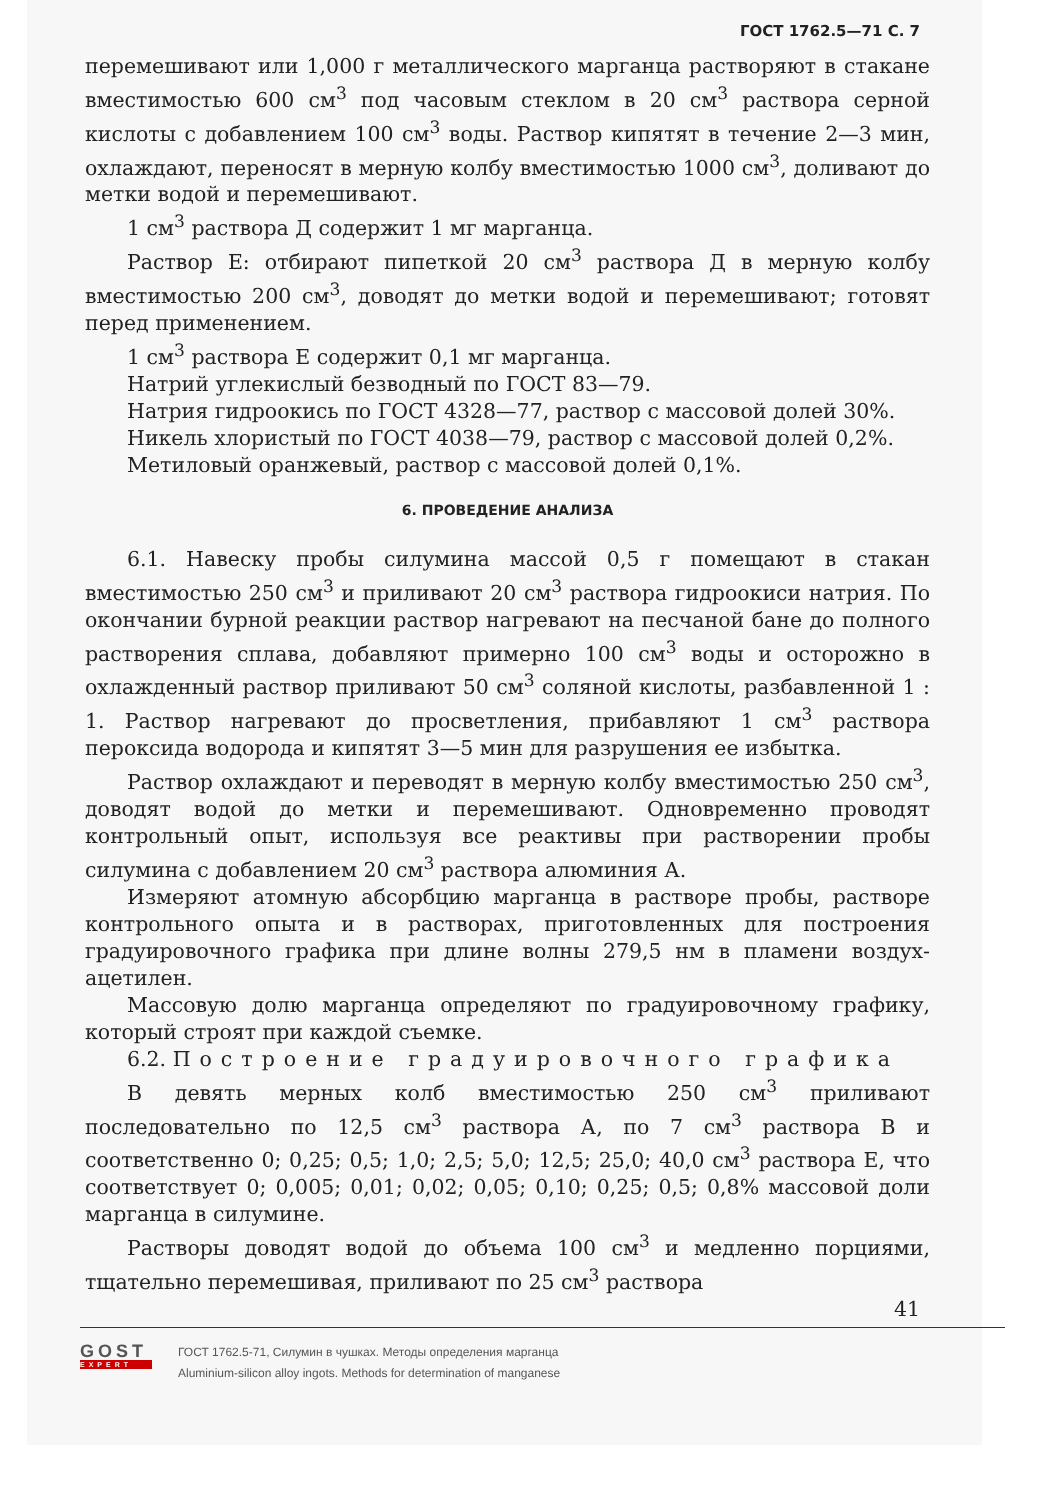ГОСТ 1762.5—71 С. 7
перемешивают или 1,000 г металлического марганца растворяют в стакане вместимостью 600 см<sup>3</sup> под часовым стеклом в 20 см<sup>3</sup> раствора серной кислоты с добавлением 100 см<sup>3</sup> воды. Раствор кипятят в течение 2—3 мин, охлаждают, переносят в мерную колбу вместимостью 1000 см<sup>3</sup>, доливают до метки водой и перемешивают.
1 см<sup>3</sup> раствора Д содержит 1 мг марганца.
Раствор Е: отбирают пипеткой 20 см<sup>3</sup> раствора Д в мерную колбу вместимостью 200 см<sup>3</sup>, доводят до метки водой и перемешивают; готовят перед применением.
1 см<sup>3</sup> раствора Е содержит 0,1 мг марганца.
Натрий углекислый безводный по ГОСТ 83—79.
Натрия гидроокись по ГОСТ 4328—77, раствор с массовой долей 30%.
Никель хлористый по ГОСТ 4038—79, раствор с массовой долей 0,2%.
Метиловый оранжевый, раствор с массовой долей 0,1%.
6. ПРОВЕДЕНИЕ АНАЛИЗА
6.1. Навеску пробы силумина массой 0,5 г помещают в стакан вместимостью 250 см<sup>3</sup> и приливают 20 см<sup>3</sup> раствора гидроокиси натрия. По окончании бурной реакции раствор нагревают на песчаной бане до полного растворения сплава, добавляют примерно 100 см<sup>3</sup> воды и осторожно в охлажденный раствор приливают 50 см<sup>3</sup> соляной кислоты, разбавленной 1 : 1. Раствор нагревают до просветления, прибавляют 1 см<sup>3</sup> раствора пероксида водорода и кипятят 3—5 мин для разрушения ее избытка.
Раствор охлаждают и переводят в мерную колбу вместимостью 250 см<sup>3</sup>, доводят водой до метки и перемешивают. Одновременно проводят контрольный опыт, используя все реактивы при растворении пробы силумина с добавлением 20 см<sup>3</sup> раствора алюминия А.
Измеряют атомную абсорбцию марганца в растворе пробы, растворе контрольного опыта и в растворах, приготовленных для построения градуировочного графика при длине волны 279,5 нм в пламени воздух-ацетилен.
Массовую долю марганца определяют по градуировочному графику, который строят при каждой съемке.
6.2. Построение градуировочного графика
В девять мерных колб вместимостью 250 см<sup>3</sup> приливают последовательно по 12,5 см<sup>3</sup> раствора А, по 7 см<sup>3</sup> раствора В и соответственно 0; 0,25; 0,5; 1,0; 2,5; 5,0; 12,5; 25,0; 40,0 см<sup>3</sup> раствора Е, что соответствует 0; 0,005; 0,01; 0,02; 0,05; 0,10; 0,25; 0,5; 0,8% массовой доли марганца в силумине.
Растворы доводят водой до объема 100 см<sup>3</sup> и медленно порциями, тщательно перемешивая, приливают по 25 см<sup>3</sup> раствора
41
GOST
EXPERT
ГОСТ 1762.5-71, Силумин в чушках. Методы определения марганца
Aluminium-silicon alloy ingots. Methods for determination of manganese